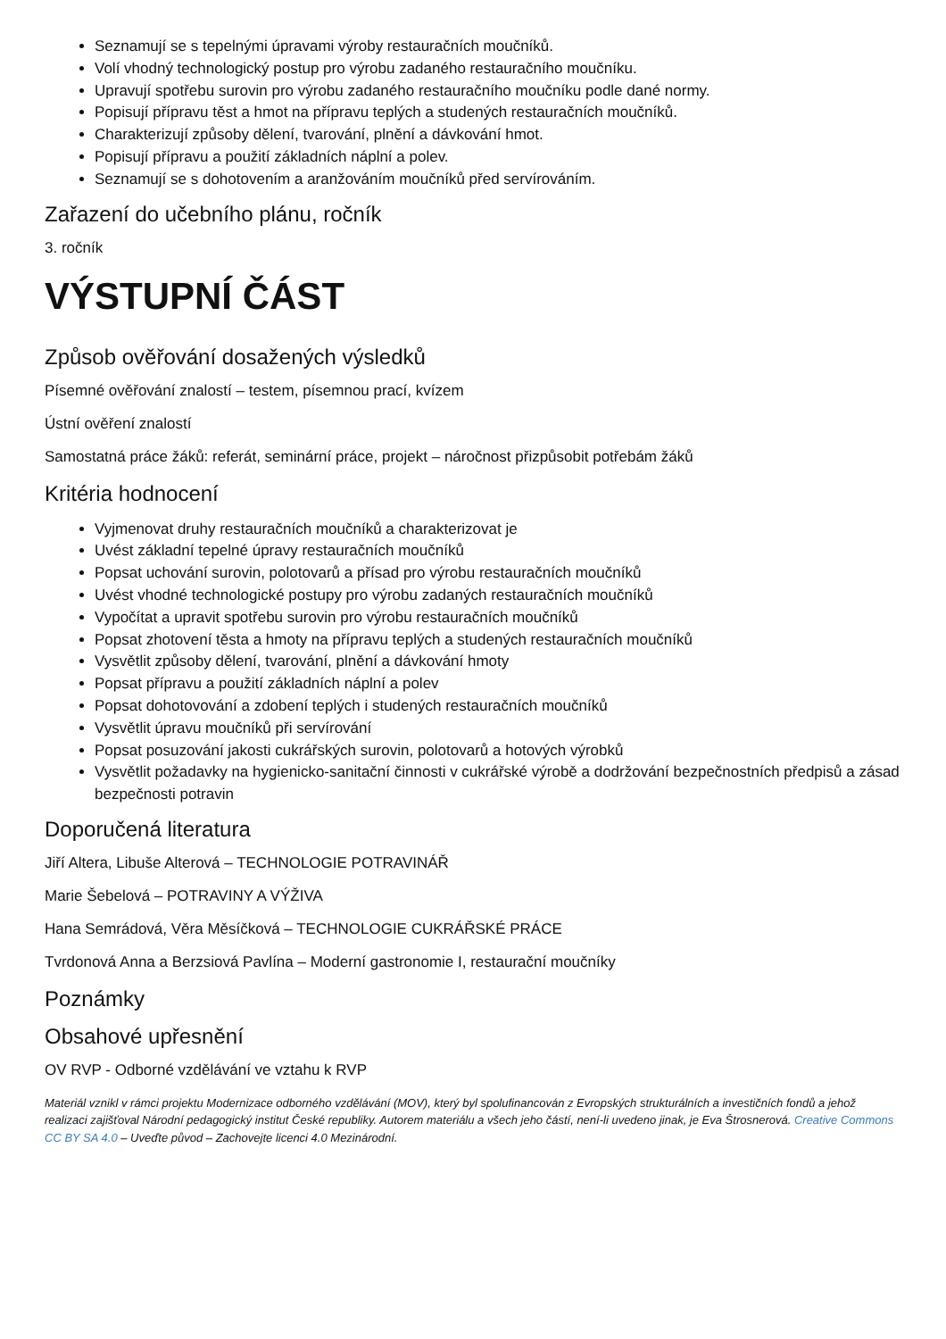Seznamují se s tepelnými úpravami výroby restauračních moučníků.
Volí vhodný technologický postup pro výrobu zadaného restauračního moučníku.
Upravují spotřebu surovin pro výrobu zadaného restauračního moučníku podle dané normy.
Popisují přípravu těst a hmot na přípravu teplých a studených restauračních moučníků.
Charakterizují způsoby dělení, tvarování, plnění a dávkování hmot.
Popisují přípravu a použití základních náplní a polev.
Seznamují se s dohotovením a aranžováním moučníků před servírováním.
Zařazení do učebního plánu, ročník
3. ročník
VÝSTUPNÍ ČÁST
Způsob ověřování dosažených výsledků
Písemné ověřování znalostí – testem, písemnou prací, kvízem
Ústní ověření znalostí
Samostatná práce žáků: referát, seminární práce, projekt – náročnost přizpůsobit potřebám žáků
Kritéria hodnocení
Vyjmenovat druhy restauračních moučníků a charakterizovat je
Uvést základní tepelné úpravy restauračních moučníků
Popsat uchování surovin, polotovarů a přísad pro výrobu restauračních moučníků
Uvést vhodné technologické postupy pro výrobu zadaných restauračních moučníků
Vypočítat a upravit spotřebu surovin pro výrobu restauračních moučníků
Popsat zhotovení těsta a hmoty na přípravu teplých a studených restauračních moučníků
Vysvětlit způsoby dělení, tvarování, plnění a dávkování hmoty
Popsat přípravu a použití základních náplní a polev
Popsat dohotovování a zdobení teplých i studených restauračních moučníků
Vysvětlit úpravu moučníků při servírování
Popsat posuzování jakosti cukrářských surovin, polotovarů a hotových výrobků
Vysvětlit požadavky na hygienicko-sanitační činnosti v cukrářské výrobě a dodržování bezpečnostních předpisů a zásad bezpečnosti potravin
Doporučená literatura
Jiří Altera, Libuše Alterová – TECHNOLOGIE POTRAVINÁŘ
Marie Šebelová – POTRAVINY A VÝŽIVA
Hana Semrádová, Věra Měsíčková – TECHNOLOGIE CUKRÁŘSKÉ PRÁCE
Tvrdonová Anna a Berzsiová Pavlína – Moderní gastronomie I, restaurační moučníky
Poznámky
Obsahové upřesnění
OV RVP - Odborné vzdělávání ve vztahu k RVP
Materiál vznikl v rámci projektu Modernizace odborného vzdělávání (MOV), který byl spolufinancován z Evropských strukturálních a investičních fondů a jehož realizaci zajišťoval Národní pedagogický institut České republiky. Autorem materiálu a všech jeho částí, není-li uvedeno jinak, je Eva Štrosnerová. Creative Commons CC BY SA 4.0 – Uveďte původ – Zachovejte licenci 4.0 Mezinárodní.